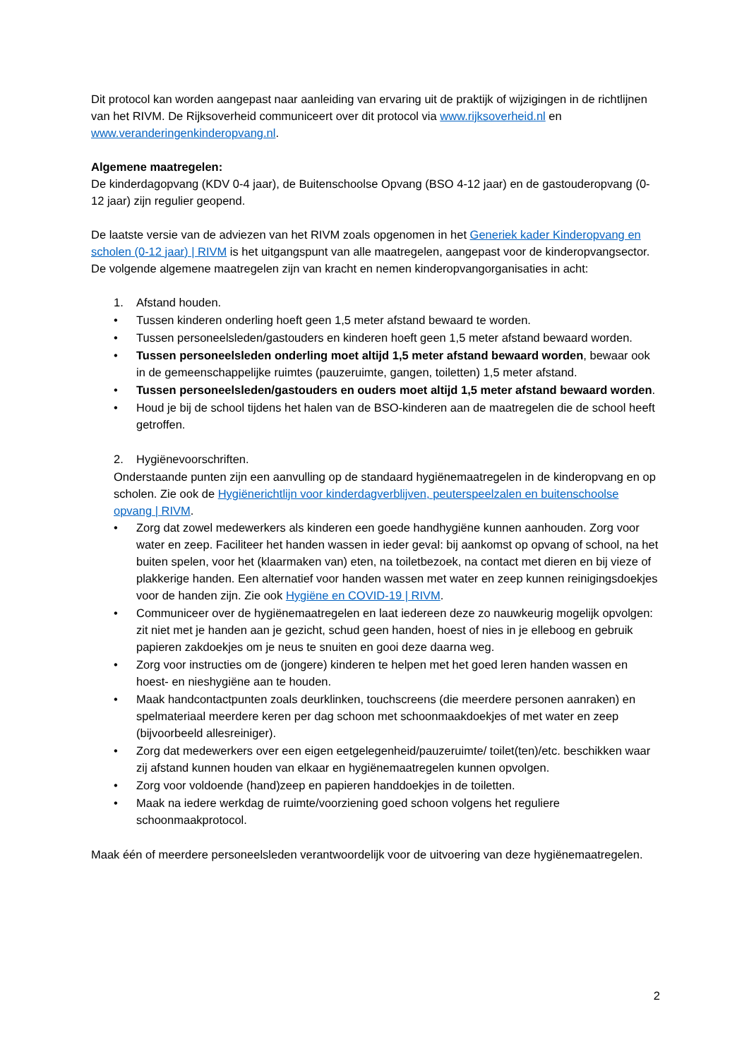Dit protocol kan worden aangepast naar aanleiding van ervaring uit de praktijk of wijzigingen in de richtlijnen van het RIVM. De Rijksoverheid communiceert over dit protocol via www.rijksoverheid.nl en www.veranderingenkinderopvang.nl.
Algemene maatregelen:
De kinderdagopvang (KDV 0-4 jaar), de Buitenschoolse Opvang (BSO 4-12 jaar) en de gastouderopvang (0-12 jaar) zijn regulier geopend.
De laatste versie van de adviezen van het RIVM zoals opgenomen in het Generiek kader Kinderopvang en scholen (0-12 jaar) | RIVM is het uitgangspunt van alle maatregelen, aangepast voor de kinderopvangsector. De volgende algemene maatregelen zijn van kracht en nemen kinderopvangorganisaties in acht:
1. Afstand houden.
• Tussen kinderen onderling hoeft geen 1,5 meter afstand bewaard te worden.
• Tussen personeelsleden/gastouders en kinderen hoeft geen 1,5 meter afstand bewaard worden.
• Tussen personeelsleden onderling moet altijd 1,5 meter afstand bewaard worden, bewaar ook in de gemeenschappelijke ruimtes (pauzeruimte, gangen, toiletten) 1,5 meter afstand.
• Tussen personeelsleden/gastouders en ouders moet altijd 1,5 meter afstand bewaard worden.
• Houd je bij de school tijdens het halen van de BSO-kinderen aan de maatregelen die de school heeft getroffen.
2. Hygiënevoorschriften.
Onderstaande punten zijn een aanvulling op de standaard hygiënemaatregelen in de kinderopvang en op scholen. Zie ook de Hygiënerichtlijn voor kinderdagverblijven, peuterspeelzalen en buitenschoolse opvang | RIVM.
• Zorg dat zowel medewerkers als kinderen een goede handhygiëne kunnen aanhouden. Zorg voor water en zeep. Faciliteer het handen wassen in ieder geval: bij aankomst op opvang of school, na het buiten spelen, voor het (klaarmaken van) eten, na toiletbezoek, na contact met dieren en bij vieze of plakkerige handen. Een alternatief voor handen wassen met water en zeep kunnen reinigingsdoekjes voor de handen zijn. Zie ook Hygiëne en COVID-19 | RIVM.
• Communiceer over de hygiënemaatregelen en laat iedereen deze zo nauwkeurig mogelijk opvolgen: zit niet met je handen aan je gezicht, schud geen handen, hoest of nies in je elleboog en gebruik papieren zakdoekjes om je neus te snuiten en gooi deze daarna weg.
• Zorg voor instructies om de (jongere) kinderen te helpen met het goed leren handen wassen en hoest- en nieshygiëne aan te houden.
• Maak handcontactpunten zoals deurklinken, touchscreens (die meerdere personen aanraken) en spelmateriaal meerdere keren per dag schoon met schoonmaakdoekjes of met water en zeep (bijvoorbeeld allesreiniger).
• Zorg dat medewerkers over een eigen eetgelegenheid/pauzeruimte/ toilet(ten)/etc. beschikken waar zij afstand kunnen houden van elkaar en hygiënemaatregelen kunnen opvolgen.
• Zorg voor voldoende (hand)zeep en papieren handdoekjes in de toiletten.
• Maak na iedere werkdag de ruimte/voorziening goed schoon volgens het reguliere schoonmaakprotocol.
Maak één of meerdere personeelsleden verantwoordelijk voor de uitvoering van deze hygiënemaatregelen.
2